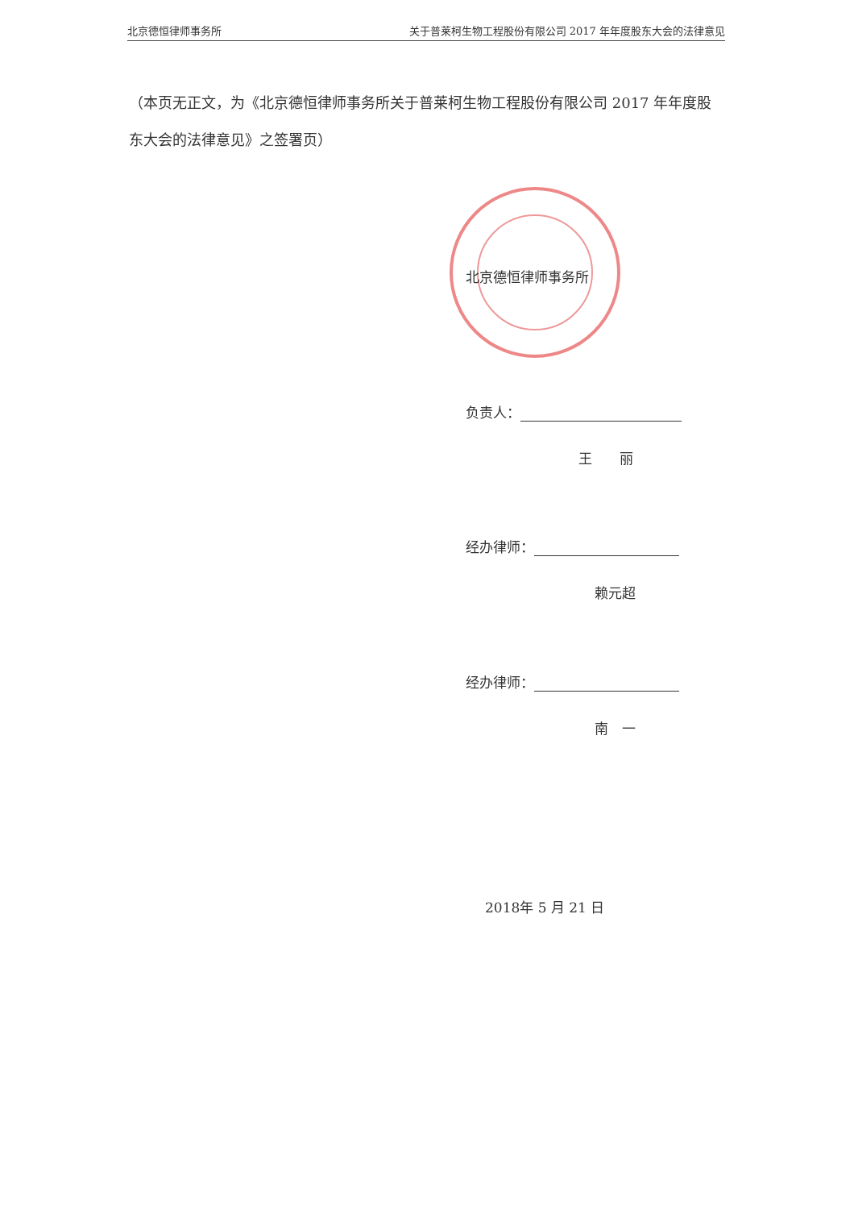北京德恒律师事务所 关于普莱柯生物工程股份有限公司 2017 年年度股东大会的法律意见
（本页无正文，为《北京德恒律师事务所关于普莱柯生物工程股份有限公司 2017 年年度股东大会的法律意见》之签署页）
北京德恒律师事务所
负责人：
王　　丽
经办律师：
赖元超
经办律师：
南　一
2018年 5 月 21 日